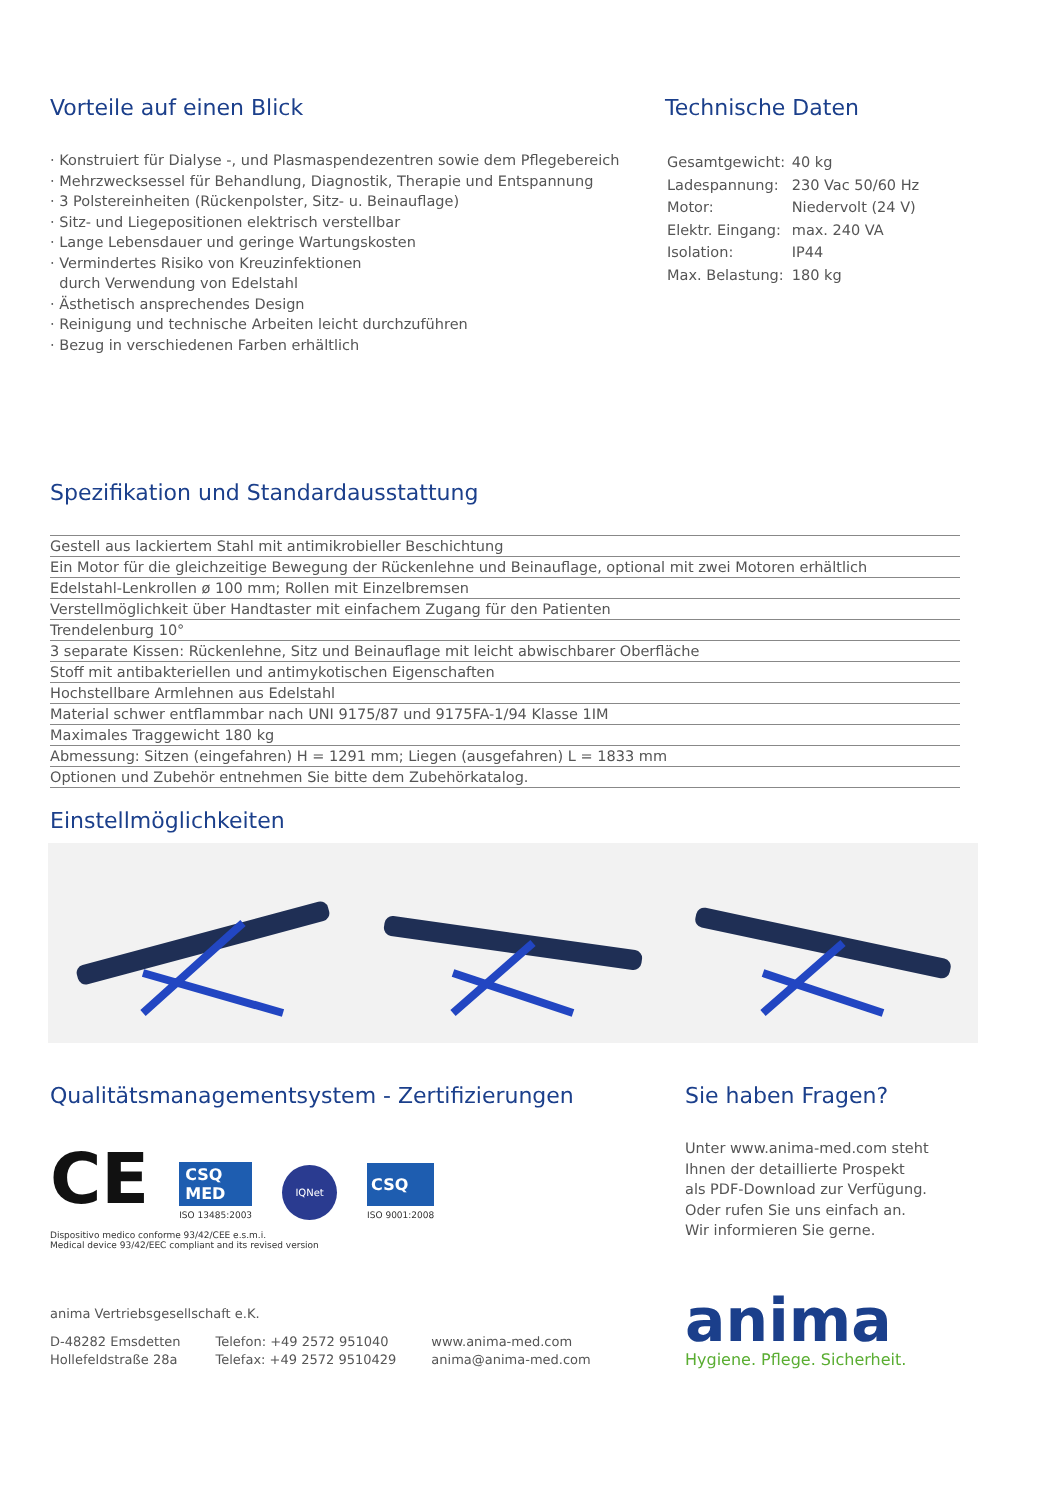Vorteile auf einen Blick
· Konstruiert für Dialyse -, und Plasmaspendezentren sowie dem Pflegebereich
· Mehrzwecksessel für Behandlung, Diagnostik, Therapie und Entspannung
· 3 Polstereinheiten (Rückenpolster, Sitz- u. Beinauflage)
· Sitz- und Liegepositionen elektrisch verstellbar
· Lange Lebensdauer und geringe Wartungskosten
· Vermindertes Risiko von Kreuzinfektionen
durch Verwendung von Edelstahl
· Ästhetisch ansprechendes Design
· Reinigung und technische Arbeiten leicht durchzuführen
· Bezug in verschiedenen Farben erhältlich
Technische Daten
| Gesamtgewicht: | 40 kg |
| Ladespannung: | 230 Vac 50/60 Hz |
| Motor: | Niedervolt (24 V) |
| Elektr. Eingang: | max. 240 VA |
| Isolation: | IP44 |
| Max. Belastung: | 180 kg |
Spezifikation und Standardausstattung
| Gestell aus lackiertem Stahl mit antimikrobieller Beschichtung |
| Ein Motor für die gleichzeitige Bewegung der Rückenlehne und Beinauflage, optional mit zwei Motoren erhältlich |
| Edelstahl-Lenkrollen ø 100 mm; Rollen mit Einzelbremsen |
| Verstellmöglichkeit über Handtaster mit einfachem Zugang für den Patienten |
| Trendelenburg 10° |
| 3 separate Kissen: Rückenlehne, Sitz und Beinauflage mit leicht abwischbarer Oberfläche |
| Stoff mit antibakteriellen und antimykotischen Eigenschaften |
| Hochstellbare Armlehnen aus Edelstahl |
| Material schwer entflammbar nach UNI 9175/87 und 9175FA-1/94 Klasse 1IM |
| Maximales Traggewicht 180 kg |
| Abmessung: Sitzen (eingefahren) H = 1291 mm; Liegen (ausgefahren) L = 1833 mm |
| Optionen und Zubehör entnehmen Sie bitte dem Zubehörkatalog. |
Einstellmöglichkeiten
Qualitätsmanagementsystem - Zertifizierungen
CE CSQ
MED
ISO 13485:2003 IQNet CSQ
ISO 9001:2008
Dispositivo medico conforme 93/42/CEE e.s.m.i.
Medical device 93/42/EEC compliant and its revised version
Sie haben Fragen?
Unter www.anima-med.com steht
Ihnen der detaillierte Prospekt
als PDF-Download zur Verfügung.
Oder rufen Sie uns einfach an.
Wir informieren Sie gerne.
anima Vertriebsgesellschaft e.K.
D-48282 Emsdetten
Hollefeldstraße 28a
Telefon: +49 2572 951040
Telefax: +49 2572 9510429
www.anima-med.com
anima@anima-med.com
anima
Hygiene. Pflege. Sicherheit.